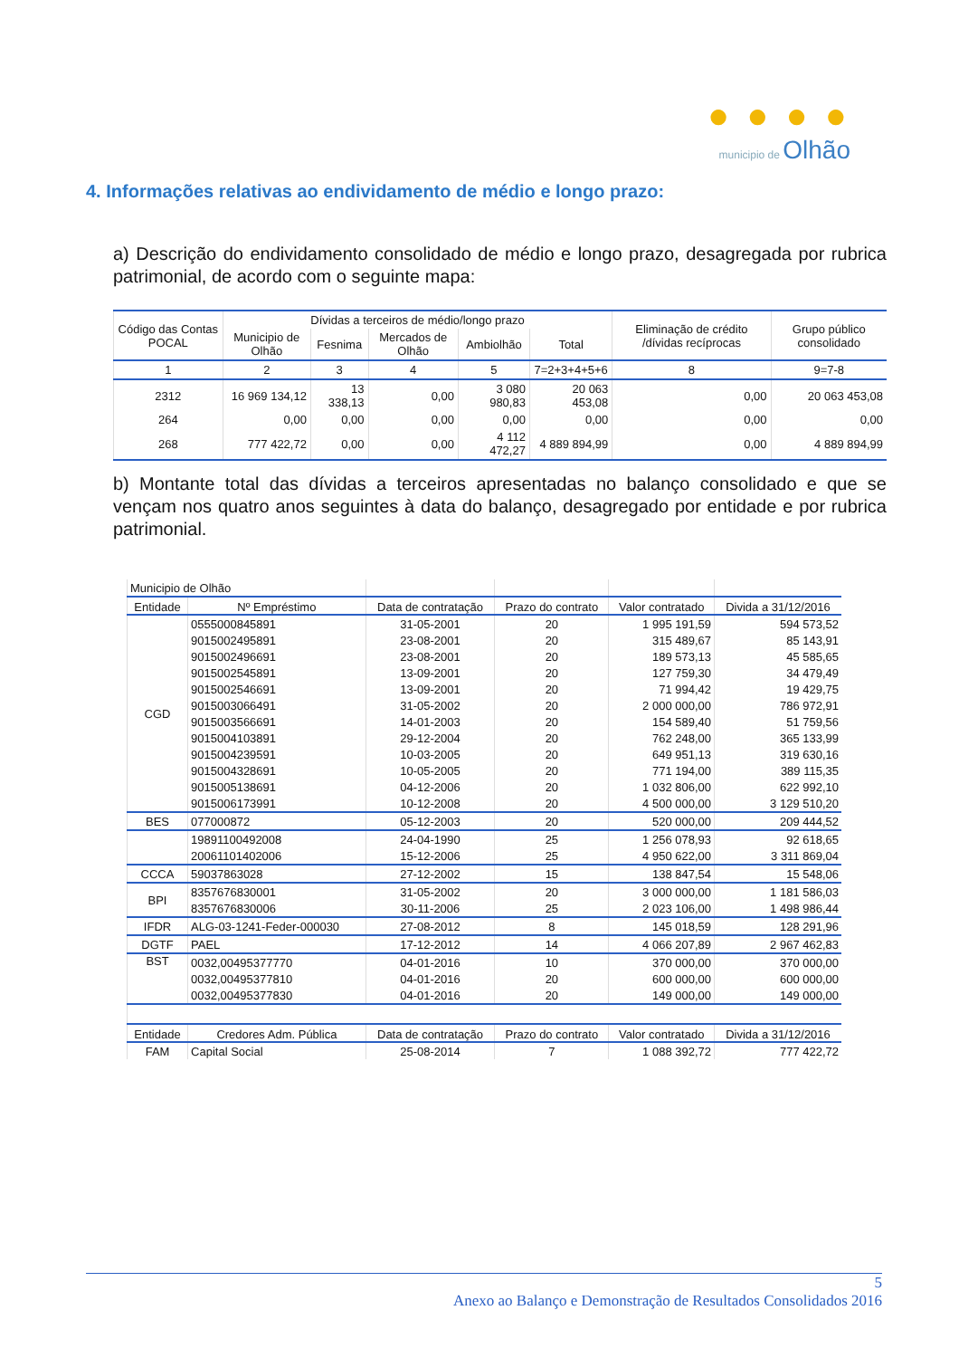● ● ● ●
municipio de Olhão
4. Informações relativas ao endividamento de médio e longo prazo:
a) Descrição do endividamento consolidado de médio e longo prazo, desagregada por rubrica patrimonial, de acordo com o seguinte mapa:
| Código das Contas POCAL | Dívidas a terceiros de médio/longo prazo | | | | | Eliminação de crédito /dívidas recíprocas | Grupo público consolidado |
| --- | --- | --- | --- | --- | --- | --- | --- |
| | Municipio de Olhão | Fesnima | Mercados de Olhão | Ambiolhão | Total | | |
| 1 | 2 | 3 | 4 | 5 | 7=2+3+4+5+6 | 8 | 9=7-8 |
| 2312 | 16 969 134,12 | 13 338,13 | 0,00 | 3 080 980,83 | 20 063 453,08 | 0,00 | 20 063 453,08 |
| 264 | 0,00 | 0,00 | 0,00 | 0,00 | 0,00 | 0,00 | 0,00 |
| 268 | 777 422,72 | 0,00 | 0,00 | 4 112 472,27 | 4 889 894,99 | 0,00 | 4 889 894,99 |
b) Montante total das dívidas a terceiros apresentadas no balanço consolidado e que se vençam nos quatro anos seguintes à data do balanço, desagregado por entidade e por rubrica patrimonial.
| Municipio de Olhão | | | | | |
| Entidade | Nº Empréstimo | Data de contratação | Prazo do contrato | Valor contratado | Divida a 31/12/2016 |
| CGD | 0555000845891 | 31-05-2001 | 20 | 1 995 191,59 | 594 573,52 |
| | 9015002495891 | 23-08-2001 | 20 | 315 489,67 | 85 143,91 |
| | 9015002496691 | 23-08-2001 | 20 | 189 573,13 | 45 585,65 |
| | 9015002545891 | 13-09-2001 | 20 | 127 759,30 | 34 479,49 |
| | 9015002546691 | 13-09-2001 | 20 | 71 994,42 | 19 429,75 |
| | 9015003066491 | 31-05-2002 | 20 | 2 000 000,00 | 786 972,91 |
| | 9015003566691 | 14-01-2003 | 20 | 154 589,40 | 51 759,56 |
| | 9015004103891 | 29-12-2004 | 20 | 762 248,00 | 365 133,99 |
| | 9015004239591 | 10-03-2005 | 20 | 649 951,13 | 319 630,16 |
| | 9015004328691 | 10-05-2005 | 20 | 771 194,00 | 389 115,35 |
| | 9015005138691 | 04-12-2006 | 20 | 1 032 806,00 | 622 992,10 |
| | 9015006173991 | 10-12-2008 | 20 | 4 500 000,00 | 3 129 510,20 |
| BES | 077000872 | 05-12-2003 | 20 | 520 000,00 | 209 444,52 |
| | 19891100492008 | 24-04-1990 | 25 | 1 256 078,93 | 92 618,65 |
| | 20061101402006 | 15-12-2006 | 25 | 4 950 622,00 | 3 311 869,04 |
| CCCA | 59037863028 | 27-12-2002 | 15 | 138 847,54 | 15 548,06 |
| BPI | 8357676830001 | 31-05-2002 | 20 | 3 000 000,00 | 1 181 586,03 |
| | 8357676830006 | 30-11-2006 | 25 | 2 023 106,00 | 1 498 986,44 |
| IFDR | ALG-03-1241-Feder-000030 | 27-08-2012 | 8 | 145 018,59 | 128 291,96 |
| DGTF | PAEL | 17-12-2012 | 14 | 4 066 207,89 | 2 967 462,83 |
| BST | 0032,00495377770 | 04-01-2016 | 10 | 370 000,00 | 370 000,00 |
| | 0032,00495377810 | 04-01-2016 | 20 | 600 000,00 | 600 000,00 |
| | 0032,00495377830 | 04-01-2016 | 20 | 149 000,00 | 149 000,00 |
| Entidade | Credores Adm. Pública | Data de contratação | Prazo do contrato | Valor contratado | Divida a 31/12/2016 |
| FAM | Capital Social | 25-08-2014 | 7 | 1 088 392,72 | 777 422,72 |
5
Anexo ao Balanço e Demonstração de Resultados Consolidados 2016